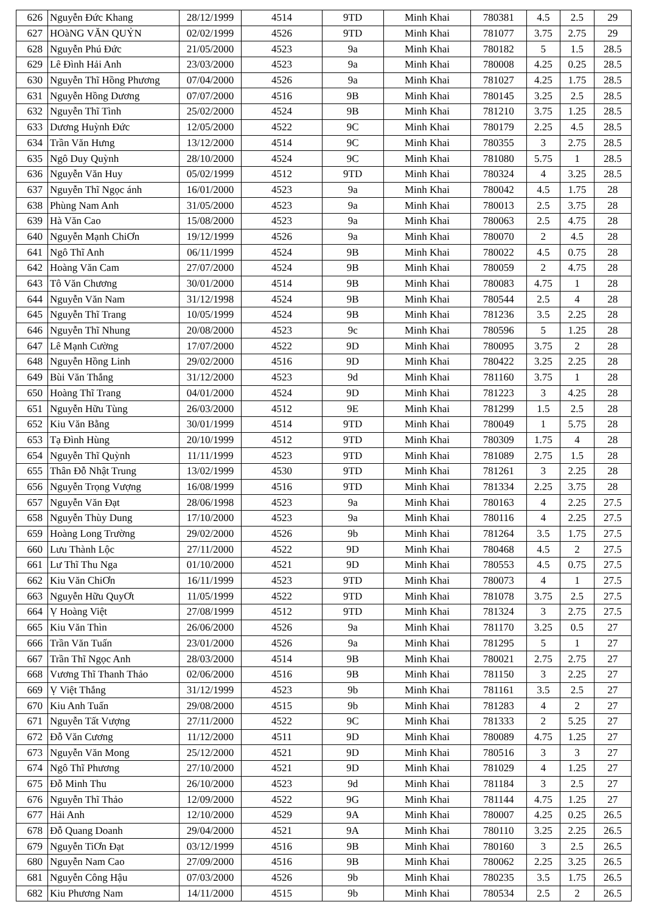| 626 | Nguyễn Đức Khang | 28/12/1999 | 4514 | 9TD | Minh Khai | 780381 | 4.5 | 2.5 | 29 |
| 627 | HOàNG VĂN QUỶN | 02/02/1999 | 4526 | 9TD | Minh Khai | 781077 | 3.75 | 2.75 | 29 |
| 628 | Nguyễn Phú Đức | 21/05/2000 | 4523 | 9a | Minh Khai | 780182 | 5 | 1.5 | 28.5 |
| 629 | Lê Đình Hải Anh | 23/03/2000 | 4523 | 9a | Minh Khai | 780008 | 4.25 | 0.25 | 28.5 |
| 630 | Nguyễn Thĩ Hồng Phương | 07/04/2000 | 4526 | 9a | Minh Khai | 781027 | 4.25 | 1.75 | 28.5 |
| 631 | Nguyễn Hồng Dương | 07/07/2000 | 4516 | 9B | Minh Khai | 780145 | 3.25 | 2.5 | 28.5 |
| 632 | Nguyễn Thĩ Tình | 25/02/2000 | 4524 | 9B | Minh Khai | 781210 | 3.75 | 1.25 | 28.5 |
| 633 | Dương Huỳnh Đức | 12/05/2000 | 4522 | 9C | Minh Khai | 780179 | 2.25 | 4.5 | 28.5 |
| 634 | Trần Văn Hưng | 13/12/2000 | 4514 | 9C | Minh Khai | 780355 | 3 | 2.75 | 28.5 |
| 635 | Ngô Duy Quỳnh | 28/10/2000 | 4524 | 9C | Minh Khai | 781080 | 5.75 | 1 | 28.5 |
| 636 | Nguyễn Văn Huy | 05/02/1999 | 4512 | 9TD | Minh Khai | 780324 | 4 | 3.25 | 28.5 |
| 637 | Nguyễn Thĩ Ngọc ánh | 16/01/2000 | 4523 | 9a | Minh Khai | 780042 | 4.5 | 1.75 | 28 |
| 638 | Phùng Nam Anh | 31/05/2000 | 4523 | 9a | Minh Khai | 780013 | 2.5 | 3.75 | 28 |
| 639 | Hà Văn Cao | 15/08/2000 | 4523 | 9a | Minh Khai | 780063 | 2.5 | 4.75 | 28 |
| 640 | Nguyễn Mạnh ChiƠn | 19/12/1999 | 4526 | 9a | Minh Khai | 780070 | 2 | 4.5 | 28 |
| 641 | Ngô Thĩ Anh | 06/11/1999 | 4524 | 9B | Minh Khai | 780022 | 4.5 | 0.75 | 28 |
| 642 | Hoàng Văn Cam | 27/07/2000 | 4524 | 9B | Minh Khai | 780059 | 2 | 4.75 | 28 |
| 643 | Tô Văn Chương | 30/01/2000 | 4514 | 9B | Minh Khai | 780083 | 4.75 | 1 | 28 |
| 644 | Nguyễn Văn Nam | 31/12/1998 | 4524 | 9B | Minh Khai | 780544 | 2.5 | 4 | 28 |
| 645 | Nguyễn Thĩ Trang | 10/05/1999 | 4524 | 9B | Minh Khai | 781236 | 3.5 | 2.25 | 28 |
| 646 | Nguyễn Thĩ Nhung | 20/08/2000 | 4523 | 9c | Minh Khai | 780596 | 5 | 1.25 | 28 |
| 647 | Lê Mạnh Cường | 17/07/2000 | 4522 | 9D | Minh Khai | 780095 | 3.75 | 2 | 28 |
| 648 | Nguyễn Hồng Linh | 29/02/2000 | 4516 | 9D | Minh Khai | 780422 | 3.25 | 2.25 | 28 |
| 649 | Bùi Văn Thắng | 31/12/2000 | 4523 | 9d | Minh Khai | 781160 | 3.75 | 1 | 28 |
| 650 | Hoàng Thĩ Trang | 04/01/2000 | 4524 | 9D | Minh Khai | 781223 | 3 | 4.25 | 28 |
| 651 | Nguyễn Hữu Tùng | 26/03/2000 | 4512 | 9E | Minh Khai | 781299 | 1.5 | 2.5 | 28 |
| 652 | Kiu Văn Bằng | 30/01/1999 | 4514 | 9TD | Minh Khai | 780049 | 1 | 5.75 | 28 |
| 653 | Tạ Đình Hùng | 20/10/1999 | 4512 | 9TD | Minh Khai | 780309 | 1.75 | 4 | 28 |
| 654 | Nguyễn Thĩ Quỳnh | 11/11/1999 | 4523 | 9TD | Minh Khai | 781089 | 2.75 | 1.5 | 28 |
| 655 | Thân Đỗ Nhật Trung | 13/02/1999 | 4530 | 9TD | Minh Khai | 781261 | 3 | 2.25 | 28 |
| 656 | Nguyễn Trọng Vượng | 16/08/1999 | 4516 | 9TD | Minh Khai | 781334 | 2.25 | 3.75 | 28 |
| 657 | Nguyễn Văn Đạt | 28/06/1998 | 4523 | 9a | Minh Khai | 780163 | 4 | 2.25 | 27.5 |
| 658 | Nguyễn Thùy Dung | 17/10/2000 | 4523 | 9a | Minh Khai | 780116 | 4 | 2.25 | 27.5 |
| 659 | Hoàng Long Trường | 29/02/2000 | 4526 | 9b | Minh Khai | 781264 | 3.5 | 1.75 | 27.5 |
| 660 | Lưu Thành Lộc | 27/11/2000 | 4522 | 9D | Minh Khai | 780468 | 4.5 | 2 | 27.5 |
| 661 | Lư Thĩ Thu Nga | 01/10/2000 | 4521 | 9D | Minh Khai | 780553 | 4.5 | 0.75 | 27.5 |
| 662 | Kiu Văn ChiƠn | 16/11/1999 | 4523 | 9TD | Minh Khai | 780073 | 4 | 1 | 27.5 |
| 663 | Nguyễn Hữu QuyƠt | 11/05/1999 | 4522 | 9TD | Minh Khai | 781078 | 3.75 | 2.5 | 27.5 |
| 664 | Ṿ Hoàng Việt | 27/08/1999 | 4512 | 9TD | Minh Khai | 781324 | 3 | 2.75 | 27.5 |
| 665 | Kiu Văn Thìn | 26/06/2000 | 4526 | 9a | Minh Khai | 781170 | 3.25 | 0.5 | 27 |
| 666 | Trần Văn Tuấn | 23/01/2000 | 4526 | 9a | Minh Khai | 781295 | 5 | 1 | 27 |
| 667 | Trần Thĩ Ngọc Anh | 28/03/2000 | 4514 | 9B | Minh Khai | 780021 | 2.75 | 2.75 | 27 |
| 668 | Vương Thĩ Thanh Thảo | 02/06/2000 | 4516 | 9B | Minh Khai | 781150 | 3 | 2.25 | 27 |
| 669 | Ṿ Việt Thắng | 31/12/1999 | 4523 | 9b | Minh Khai | 781161 | 3.5 | 2.5 | 27 |
| 670 | Kiu Anh Tuấn | 29/08/2000 | 4515 | 9b | Minh Khai | 781283 | 4 | 2 | 27 |
| 671 | Nguyễn Tất Vượng | 27/11/2000 | 4522 | 9C | Minh Khai | 781333 | 2 | 5.25 | 27 |
| 672 | Đỗ Văn Cương | 11/12/2000 | 4511 | 9D | Minh Khai | 780089 | 4.75 | 1.25 | 27 |
| 673 | Nguyễn Văn Mong | 25/12/2000 | 4521 | 9D | Minh Khai | 780516 | 3 | 3 | 27 |
| 674 | Ngô Thĩ Phương | 27/10/2000 | 4521 | 9D | Minh Khai | 781029 | 4 | 1.25 | 27 |
| 675 | Đỗ Minh Thu | 26/10/2000 | 4523 | 9d | Minh Khai | 781184 | 3 | 2.5 | 27 |
| 676 | Nguyễn Thĩ Thảo | 12/09/2000 | 4522 | 9G | Minh Khai | 781144 | 4.75 | 1.25 | 27 |
| 677 | Hải Anh | 12/10/2000 | 4529 | 9A | Minh Khai | 780007 | 4.25 | 0.25 | 26.5 |
| 678 | Đỗ Quang Doanh | 29/04/2000 | 4521 | 9A | Minh Khai | 780110 | 3.25 | 2.25 | 26.5 |
| 679 | Nguyễn TiƠn Đạt | 03/12/1999 | 4516 | 9B | Minh Khai | 780160 | 3 | 2.5 | 26.5 |
| 680 | Nguyễn Nam Cao | 27/09/2000 | 4516 | 9B | Minh Khai | 780062 | 2.25 | 3.25 | 26.5 |
| 681 | Nguyễn Công Hậu | 07/03/2000 | 4526 | 9b | Minh Khai | 780235 | 3.5 | 1.75 | 26.5 |
| 682 | Kiu Phương Nam | 14/11/2000 | 4515 | 9b | Minh Khai | 780534 | 2.5 | 2 | 26.5 |